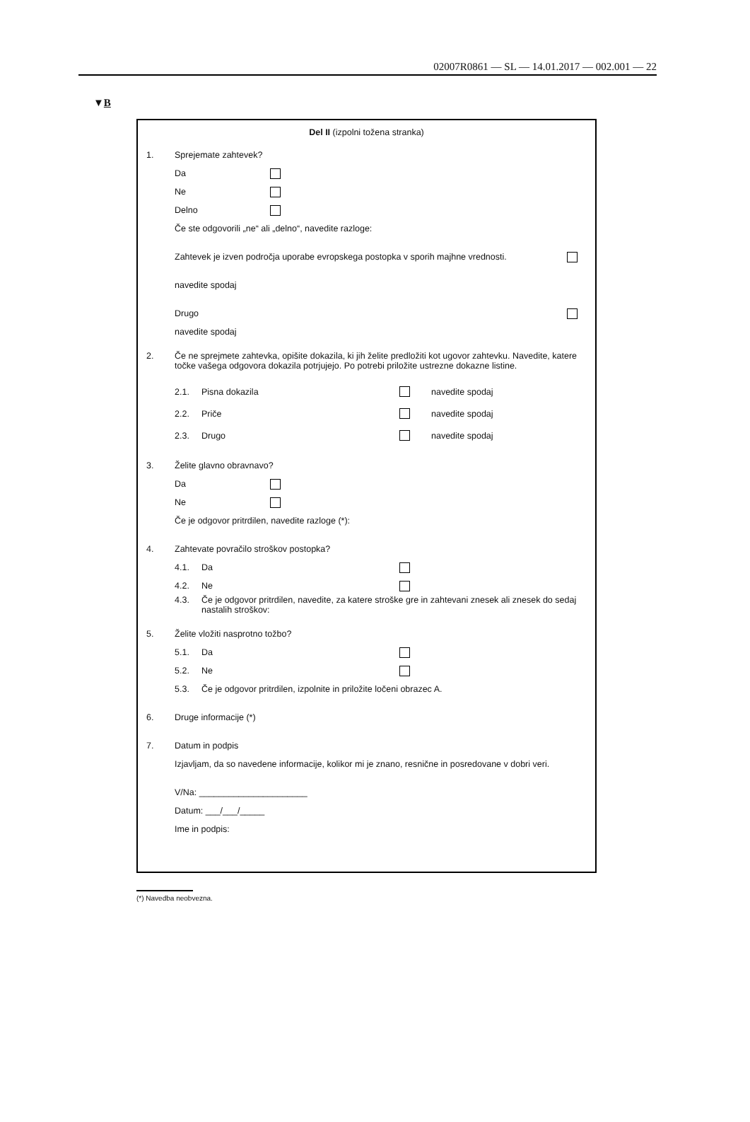02007R0861 — SL — 14.01.2017 — 002.001 — 22
▼B
Del II (izpolni tožena stranka)
1. Sprejemate zahtevek?
Da
Ne
Delno
Če ste odgovorili „ne“ ali „delno“, navedite razloge:
Zahtevek je izven področja uporabe evropskega postopka v sporih majhne vrednosti.
navedite spodaj
Drugo
navedite spodaj
2.
Če ne sprejmete zahtevka, opišite dokazila, ki jih želite predložiti kot ugovor zahtevku. Navedite, katere točke vašega odgovora dokazila potrjujejo. Po potrebi priložite ustrezne dokazne listine.
2.1. Pisna dokazila navedite spodaj
2.2. Priče navedite spodaj
2.3. Drugo navedite spodaj
3. Želite glavno obravnavo?
Da
Ne
Če je odgovor pritrdilen, navedite razloge (*):
4. Zahtevate povračilo stroškov postopka?
4.1. Da
4.2. Ne
4.3.
Če je odgovor pritrdilen, navedite, za katere stroške gre in zahtevani znesek ali znesek do sedaj nastalih stroškov:
5. Želite vložiti nasprotno tožbo?
5.1. Da
5.2. Ne
5.3. Če je odgovor pritrdilen, izpolnite in priložite ločeni obrazec A.
6. Druge informacije (*)
7. Datum in podpis
Izjavljam, da so navedene informacije, kolikor mi je znano, resnične in posredovane v dobri veri.
V/Na: ______________________
Datum: ___/___/_____
Ime in podpis:
(*) Navedba neobvezna.